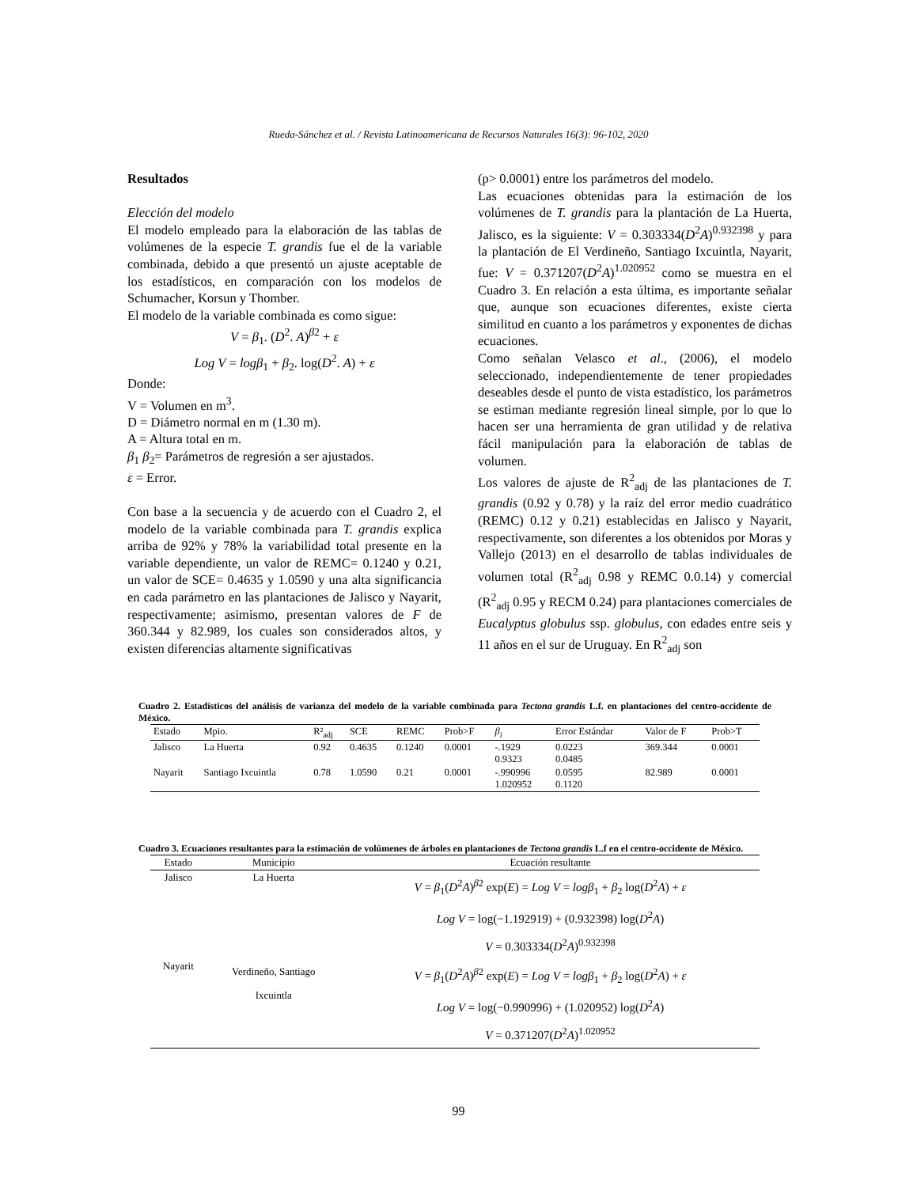Rueda-Sánchez et al. / Revista Latinoamericana de Recursos Naturales 16(3): 96-102, 2020
Resultados
Elección del modelo
El modelo empleado para la elaboración de las tablas de volúmenes de la especie T. grandis fue el de la variable combinada, debido a que presentó un ajuste aceptable de los estadísticos, en comparación con los modelos de Schumacher, Korsun y Thomber.
El modelo de la variable combinada es como sigue:
V = β<sub>1</sub>. (D<sup>2</sup>. A)<sup>β2</sup> + ε
Log V = logβ<sub>1</sub> + β<sub>2</sub>. log(D<sup>2</sup>. A) + ε
Donde:
V = Volumen en m<sup>3</sup>.
D = Diámetro normal en m (1.30 m).
A = Altura total en m.
β<sub>1</sub> β<sub>2</sub>= Parámetros de regresión a ser ajustados.
ε = Error.
Con base a la secuencia y de acuerdo con el Cuadro 2, el modelo de la variable combinada para T. grandis explica arriba de 92% y 78% la variabilidad total presente en la variable dependiente, un valor de REMC= 0.1240 y 0.21, un valor de SCE= 0.4635 y 1.0590 y una alta significancia en cada parámetro en las plantaciones de Jalisco y Nayarit, respectivamente; asimismo, presentan valores de F de 360.344 y 82.989, los cuales son considerados altos, y existen diferencias altamente significativas
(p> 0.0001) entre los parámetros del modelo.
Las ecuaciones obtenidas para la estimación de los volúmenes de T. grandis para la plantación de La Huerta, Jalisco, es la siguiente: V = 0.303334(D<sup>2</sup>A)<sup>0.932398</sup> y para la plantación de El Verdineño, Santiago Ixcuintla, Nayarit, fue: V = 0.371207(D<sup>2</sup>A)<sup>1.020952</sup> como se muestra en el Cuadro 3. En relación a esta última, es importante señalar que, aunque son ecuaciones diferentes, existe cierta similitud en cuanto a los parámetros y exponentes de dichas ecuaciones.
Como señalan Velasco et al., (2006), el modelo seleccionado, independientemente de tener propiedades deseables desde el punto de vista estadístico, los parámetros se estiman mediante regresión lineal simple, por lo que lo hacen ser una herramienta de gran utilidad y de relativa fácil manipulación para la elaboración de tablas de volumen.
Los valores de ajuste de R<sup>2</sup><sub>adj</sub> de las plantaciones de T. grandis (0.92 y 0.78) y la raíz del error medio cuadrático (REMC) 0.12 y 0.21) establecidas en Jalisco y Nayarit, respectivamente, son diferentes a los obtenidos por Moras y Vallejo (2013) en el desarrollo de tablas individuales de volumen total (R<sup>2</sup><sub>adj</sub> 0.98 y REMC 0.0.14) y comercial (R<sup>2</sup><sub>adj</sub> 0.95 y RECM 0.24) para plantaciones comerciales de Eucalyptus globulus ssp. globulus, con edades entre seis y 11 años en el sur de Uruguay. En R<sup>2</sup><sub>adj</sub> son
Cuadro 2. Estadísticos del análisis de varianza del modelo de la variable combinada para Tectona grandis L.f. en plantaciones del centro-occidente de México.
| Estado | Mpio. | R²<sub>adj</sub> | SCE | REMC | Prob>F | β<sub>i</sub> | Error Estándar | Valor de F | Prob>T |
| --- | --- | --- | --- | --- | --- | --- | --- | --- | --- |
| Jalisco | La Huerta | 0.92 | 0.4635 | 0.1240 | 0.0001 | -.1929 0.9323 | 0.0223 0.0485 | 369.344 | 0.0001 |
| Nayarit | Santiago Ixcuintla | 0.78 | 1.0590 | 0.21 | 0.0001 | -.990996 1.020952 | 0.0595 0.1120 | 82.989 | 0.0001 |
Cuadro 3. Ecuaciones resultantes para la estimación de volúmenes de árboles en plantaciones de Tectona grandis L.f en el centro-occidente de México.
| Estado | Municipio | Ecuación resultante |
| --- | --- | --- |
| Jalisco | La Huerta | V = β<sub>1</sub>( D<sup>2</sup> A )<sup>β2</sup> exp( E ) = Log V = logβ<sub>1</sub> + β<sub>2</sub> log( D<sup>2</sup> A ) + ε Log V = log(−1.192919) + (0.932398) log( D<sup>2</sup> A ) V = 0.303334( D<sup>2</sup> A )<sup>0.932398</sup> |
| Nayarit | Verdineño, Santiago Ixcuintla | V = β<sub>1</sub>( D<sup>2</sup> A )<sup>β2</sup> exp( E ) = Log V = logβ<sub>1</sub> + β<sub>2</sub> log( D<sup>2</sup> A ) + ε Log V = log(−0.990996) + (1.020952) log( D<sup>2</sup> A ) V = 0.371207( D<sup>2</sup> A )<sup>1.020952</sup> |
99